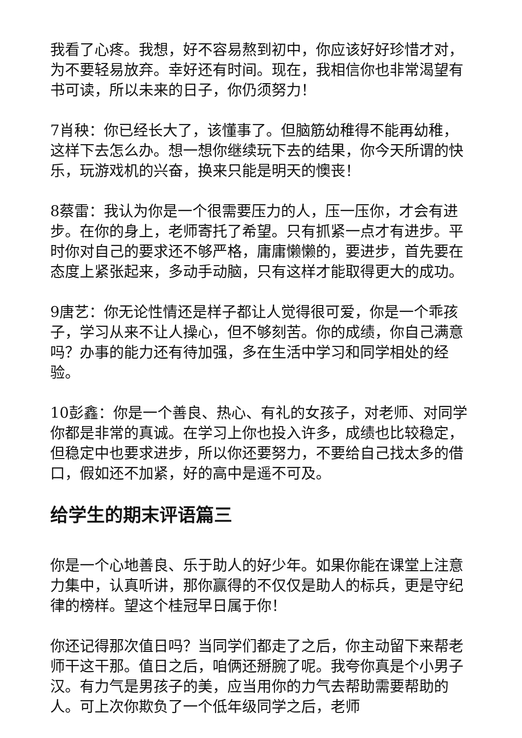我看了心疼。我想，好不容易熬到初中，你应该好好珍惜才对，为不要轻易放弃。幸好还有时间。现在，我相信你也非常渴望有书可读，所以未来的日子，你仍须努力！
7肖秧：你已经长大了，该懂事了。但脑筋幼稚得不能再幼稚，这样下去怎么办。想一想你继续玩下去的结果，你今天所谓的快乐，玩游戏机的兴奋，换来只能是明天的懊丧！
8蔡雷：我认为你是一个很需要压力的人，压一压你，才会有进步。在你的身上，老师寄托了希望。只有抓紧一点才有进步。平时你对自己的要求还不够严格，庸庸懒懒的，要进步，首先要在态度上紧张起来，多动手动脑，只有这样才能取得更大的成功。
9唐艺：你无论性情还是样子都让人觉得很可爱，你是一个乖孩子，学习从来不让人操心，但不够刻苦。你的成绩，你自己满意吗？办事的能力还有待加强，多在生活中学习和同学相处的经验。
10彭鑫：你是一个善良、热心、有礼的女孩子，对老师、对同学你都是非常的真诚。在学习上你也投入许多，成绩也比较稳定，但稳定中也要求进步，所以你还要努力，不要给自己找太多的借口，假如还不加紧，好的高中是遥不可及。
给学生的期末评语篇三
你是一个心地善良、乐于助人的好少年。如果你能在课堂上注意力集中，认真听讲，那你赢得的不仅仅是助人的标兵，更是守纪律的榜样。望这个桂冠早日属于你！
你还记得那次值日吗？当同学们都走了之后，你主动留下来帮老师干这干那。值日之后，咱俩还掰腕了呢。我夸你真是个小男子汉。有力气是男孩子的美，应当用你的力气去帮助需要帮助的人。可上次你欺负了一个低年级同学之后，老师